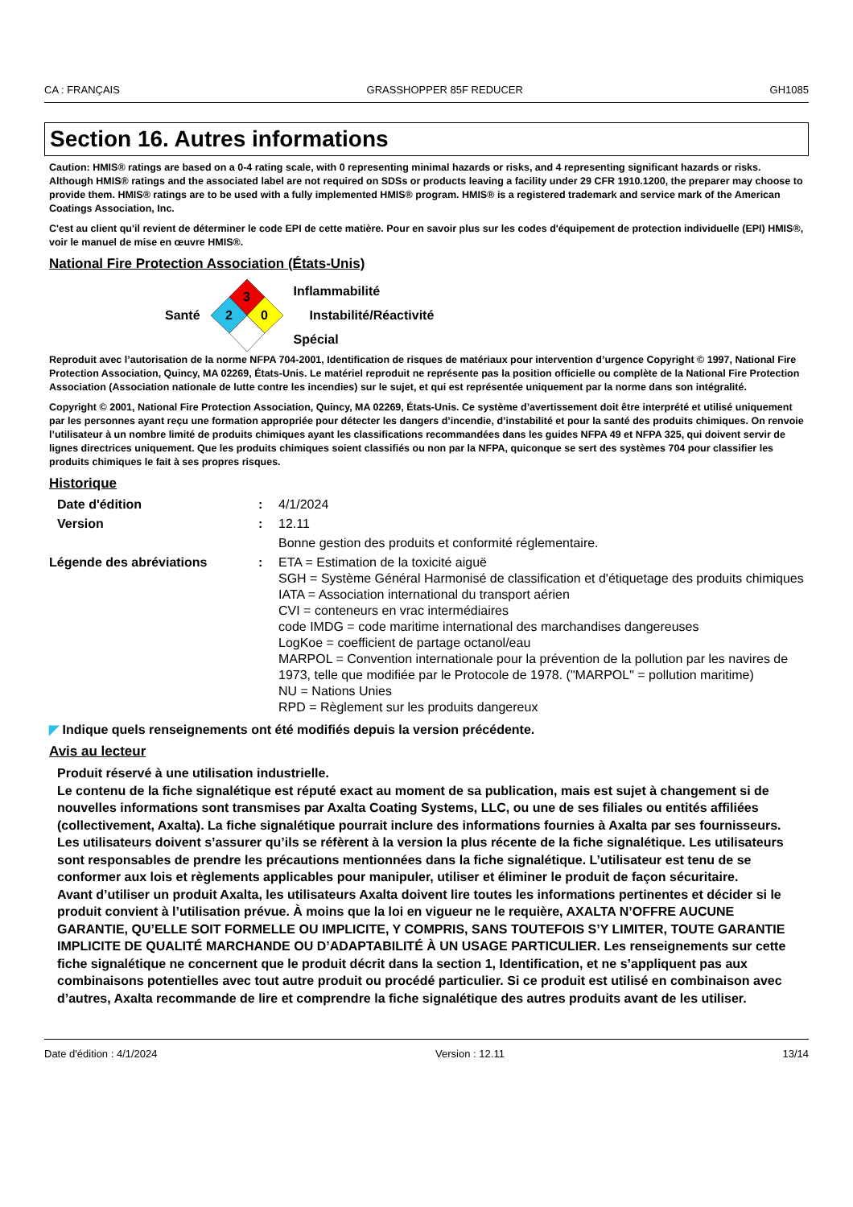CA : FRANÇAIS GRASSHOPPER 85F REDUCER GH1085
Section 16. Autres informations
Caution: HMIS® ratings are based on a 0-4 rating scale, with 0 representing minimal hazards or risks, and 4 representing significant hazards or risks. Although HMIS® ratings and the associated label are not required on SDSs or products leaving a facility under 29 CFR 1910.1200, the preparer may choose to provide them. HMIS® ratings are to be used with a fully implemented HMIS® program. HMIS® is a registered trademark and service mark of the American Coatings Association, Inc.
C'est au client qu'il revient de déterminer le code EPI de cette matière. Pour en savoir plus sur les codes d'équipement de protection individuelle (EPI) HMIS®, voir le manuel de mise en œuvre HMIS®.
National Fire Protection Association (États-Unis)
Santé
3
2
0
Inflammabilité
Instabilité/Réactivité
Spécial
Reproduit avec l’autorisation de la norme NFPA 704-2001, Identification de risques de matériaux pour intervention d’urgence Copyright © 1997, National Fire Protection Association, Quincy, MA 02269, États-Unis. Le matériel reproduit ne représente pas la position officielle ou complète de la National Fire Protection Association (Association nationale de lutte contre les incendies) sur le sujet, et qui est représentée uniquement par la norme dans son intégralité.
Copyright © 2001, National Fire Protection Association, Quincy, MA 02269, États-Unis. Ce système d’avertissement doit être interprété et utilisé uniquement par les personnes ayant reçu une formation appropriée pour détecter les dangers d’incendie, d’instabilité et pour la santé des produits chimiques. On renvoie l’utilisateur à un nombre limité de produits chimiques ayant les classifications recommandées dans les guides NFPA 49 et NFPA 325, qui doivent servir de lignes directrices uniquement. Que les produits chimiques soient classifiés ou non par la NFPA, quiconque se sert des systèmes 704 pour classifier les produits chimiques le fait à ses propres risques.
Historique
Date d'édition : 4/1/2024
Version : 12.11
Bonne gestion des produits et conformité réglementaire.
Légende des abréviations : ETA = Estimation de la toxicité aiguë
SGH = Système Général Harmonisé de classification et d'étiquetage des produits chimiques
IATA = Association international du transport aérien
CVI = conteneurs en vrac intermédiaires
code IMDG = code maritime international des marchandises dangereuses
LogKoe = coefficient de partage octanol/eau
MARPOL = Convention internationale pour la prévention de la pollution par les navires de 1973, telle que modifiée par le Protocole de 1978. ("MARPOL" = pollution maritime)
NU = Nations Unies
RPD = Règlement sur les produits dangereux
◤ Indique quels renseignements ont été modifiés depuis la version précédente.
Avis au lecteur
Produit réservé à une utilisation industrielle.
Le contenu de la fiche signalétique est réputé exact au moment de sa publication, mais est sujet à changement si de nouvelles informations sont transmises par Axalta Coating Systems, LLC, ou une de ses filiales ou entités affiliées (collectivement, Axalta). La fiche signalétique pourrait inclure des informations fournies à Axalta par ses fournisseurs. Les utilisateurs doivent s’assurer qu’ils se réfèrent à la version la plus récente de la fiche signalétique. Les utilisateurs sont responsables de prendre les précautions mentionnées dans la fiche signalétique. L’utilisateur est tenu de se conformer aux lois et règlements applicables pour manipuler, utiliser et éliminer le produit de façon sécuritaire.
Avant d’utiliser un produit Axalta, les utilisateurs Axalta doivent lire toutes les informations pertinentes et décider si le produit convient à l’utilisation prévue. À moins que la loi en vigueur ne le requière, AXALTA N’OFFRE AUCUNE GARANTIE, QU’ELLE SOIT FORMELLE OU IMPLICITE, Y COMPRIS, SANS TOUTEFOIS S’Y LIMITER, TOUTE GARANTIE IMPLICITE DE QUALITÉ MARCHANDE OU D’ADAPTABILITÉ À UN USAGE PARTICULIER. Les renseignements sur cette fiche signalétique ne concernent que le produit décrit dans la section 1, Identification, et ne s’appliquent pas aux combinaisons potentielles avec tout autre produit ou procédé particulier. Si ce produit est utilisé en combinaison avec d’autres, Axalta recommande de lire et comprendre la fiche signalétique des autres produits avant de les utiliser.
Date d'édition : 4/1/2024 Version : 12.11 13/14